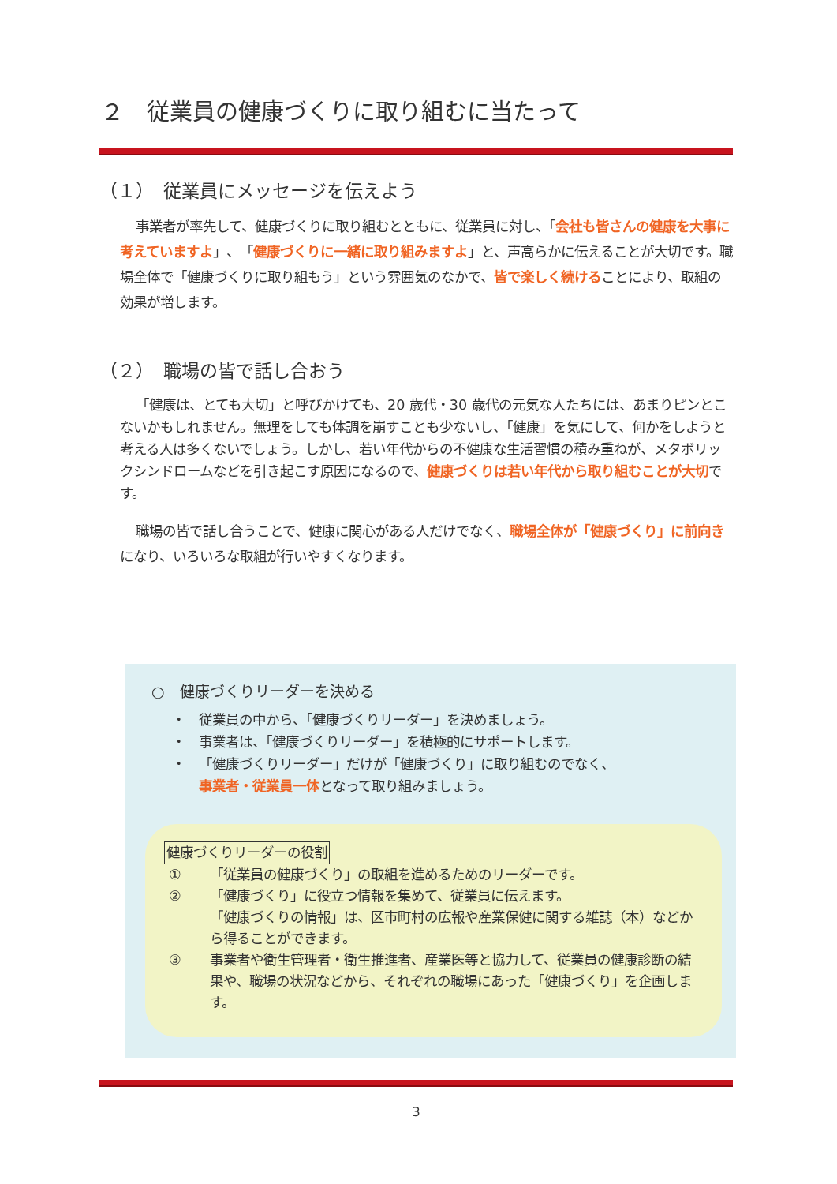２　従業員の健康づくりに取り組むに当たって
（１）　従業員にメッセージを伝えよう
事業者が率先して、健康づくりに取り組むとともに、従業員に対し、「会社も皆さんの健康を大事に考えていますよ」、「健康づくりに一緒に取り組みますよ」と、声高らかに伝えることが大切です。職場全体で「健康づくりに取り組もう」という雰囲気のなかで、皆で楽しく続けることにより、取組の効果が増します。
（２）　職場の皆で話し合おう
「健康は、とても大切」と呼びかけても、20 歳代・30 歳代の元気な人たちには、あまりピンとこないかもしれません。無理をしても体調を崩すことも少ないし、「健康」を気にして、何かをしようと考える人は多くないでしょう。しかし、若い年代からの不健康な生活習慣の積み重ねが、メタボリックシンドロームなどを引き起こす原因になるので、健康づくりは若い年代から取り組むことが大切です。
職場の皆で話し合うことで、健康に関心がある人だけでなく、職場全体が「健康づくり」に前向きになり、いろいろな取組が行いやすくなります。
○　健康づくりリーダーを決める
・ 従業員の中から、「健康づくりリーダー」を決めましょう。
・ 事業者は、「健康づくりリーダー」を積極的にサポートします。
・ 「健康づくりリーダー」だけが「健康づくり」に取り組むのでなく、
事業者・従業員一体となって取り組みましょう。
健康づくりリーダーの役割
① 「従業員の健康づくり」の取組を進めるためのリーダーです。
② 「健康づくり」に役立つ情報を集めて、従業員に伝えます。
「健康づくりの情報」は、区市町村の広報や産業保健に関する雑誌（本）などから得ることができます。
③ 事業者や衛生管理者・衛生推進者、産業医等と協力して、従業員の健康診断の結果や、職場の状況などから、それぞれの職場にあった「健康づくり」を企画します。
3